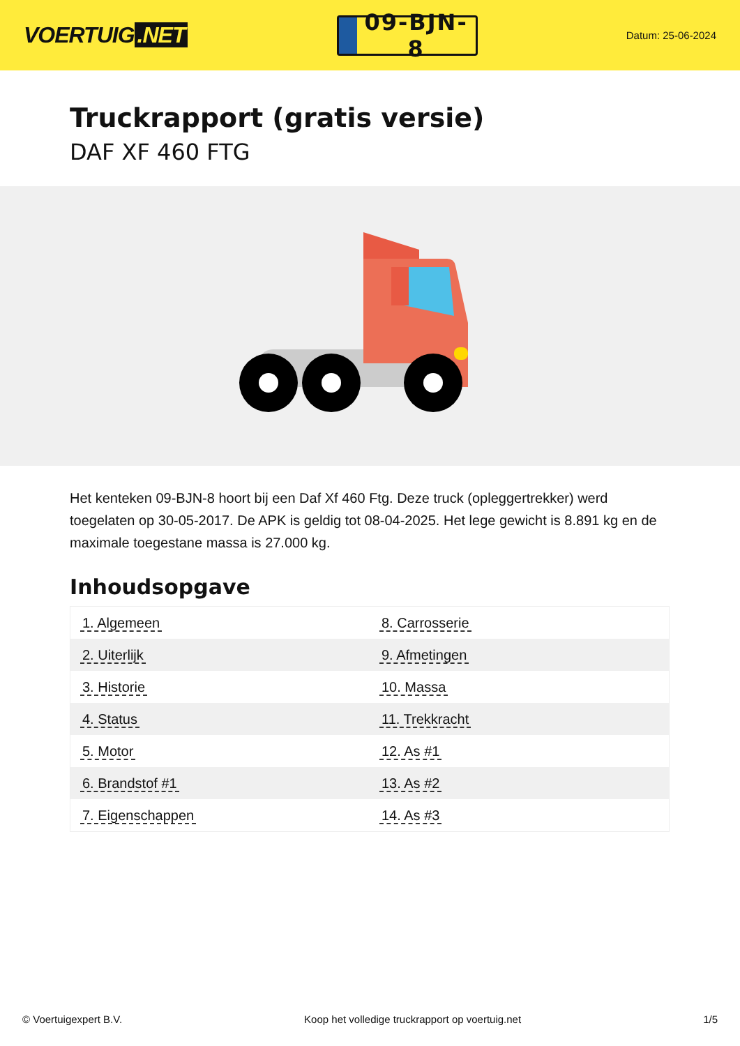VOERTUIG.NET
09-BJN-8
Datum: 25-06-2024
Truckrapport (gratis versie)
DAF XF 460 FTG
Het kenteken 09-BJN-8 hoort bij een Daf Xf 460 Ftg. Deze truck (opleggertrekker) werd toegelaten op 30-05-2017. De APK is geldig tot 08-04-2025. Het lege gewicht is 8.891 kg en de maximale toegestane massa is 27.000 kg.
Inhoudsopgave
| 1. Algemeen | 8. Carrosserie |
| 2. Uiterlijk | 9. Afmetingen |
| 3. Historie | 10. Massa |
| 4. Status | 11. Trekkracht |
| 5. Motor | 12. As #1 |
| 6. Brandstof #1 | 13. As #2 |
| 7. Eigenschappen | 14. As #3 |
© Voertuigexpert B.V. Koop het volledige truckrapport op voertuig.net 1/5